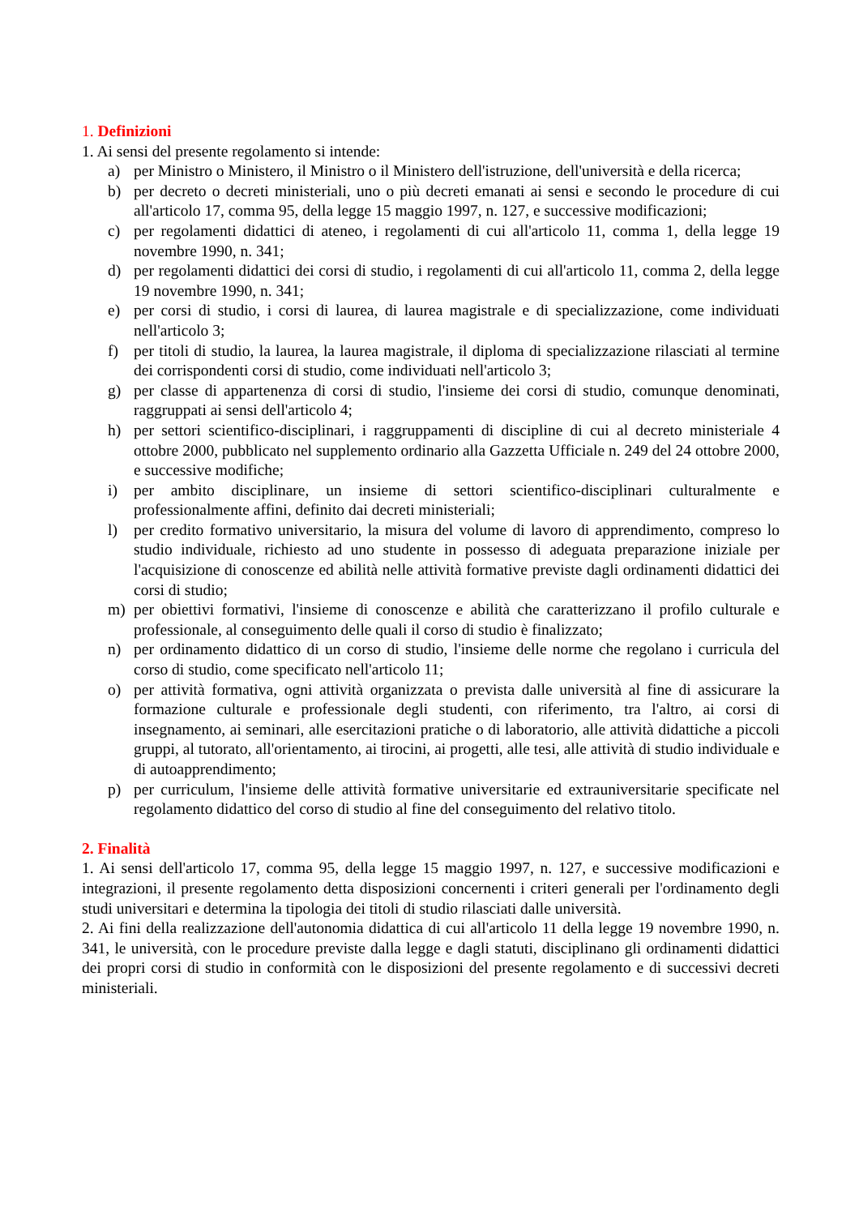1. Definizioni
1. Ai sensi del presente regolamento si intende:
a) per Ministro o Ministero, il Ministro o il Ministero dell'istruzione, dell'università e della ricerca;
b) per decreto o decreti ministeriali, uno o più decreti emanati ai sensi e secondo le procedure di cui all'articolo 17, comma 95, della legge 15 maggio 1997, n. 127, e successive modificazioni;
c) per regolamenti didattici di ateneo, i regolamenti di cui all'articolo 11, comma 1, della legge 19 novembre 1990, n. 341;
d) per regolamenti didattici dei corsi di studio, i regolamenti di cui all'articolo 11, comma 2, della legge 19 novembre 1990, n. 341;
e) per corsi di studio, i corsi di laurea, di laurea magistrale e di specializzazione, come individuati nell'articolo 3;
f) per titoli di studio, la laurea, la laurea magistrale, il diploma di specializzazione rilasciati al termine dei corrispondenti corsi di studio, come individuati nell'articolo 3;
g) per classe di appartenenza di corsi di studio, l'insieme dei corsi di studio, comunque denominati, raggruppati ai sensi dell'articolo 4;
h) per settori scientifico-disciplinari, i raggruppamenti di discipline di cui al decreto ministeriale 4 ottobre 2000, pubblicato nel supplemento ordinario alla Gazzetta Ufficiale n. 249 del 24 ottobre 2000, e successive modifiche;
i) per ambito disciplinare, un insieme di settori scientifico-disciplinari culturalmente e professionalmente affini, definito dai decreti ministeriali;
l) per credito formativo universitario, la misura del volume di lavoro di apprendimento, compreso lo studio individuale, richiesto ad uno studente in possesso di adeguata preparazione iniziale per l'acquisizione di conoscenze ed abilità nelle attività formative previste dagli ordinamenti didattici dei corsi di studio;
m) per obiettivi formativi, l'insieme di conoscenze e abilità che caratterizzano il profilo culturale e professionale, al conseguimento delle quali il corso di studio è finalizzato;
n) per ordinamento didattico di un corso di studio, l'insieme delle norme che regolano i curricula del corso di studio, come specificato nell'articolo 11;
o) per attività formativa, ogni attività organizzata o prevista dalle università al fine di assicurare la formazione culturale e professionale degli studenti, con riferimento, tra l'altro, ai corsi di insegnamento, ai seminari, alle esercitazioni pratiche o di laboratorio, alle attività didattiche a piccoli gruppi, al tutorato, all'orientamento, ai tirocini, ai progetti, alle tesi, alle attività di studio individuale e di autoapprendimento;
p) per curriculum, l'insieme delle attività formative universitarie ed extrauniversitarie specificate nel regolamento didattico del corso di studio al fine del conseguimento del relativo titolo.
2. Finalità
1. Ai sensi dell'articolo 17, comma 95, della legge 15 maggio 1997, n. 127, e successive modificazioni e integrazioni, il presente regolamento detta disposizioni concernenti i criteri generali per l'ordinamento degli studi universitari e determina la tipologia dei titoli di studio rilasciati dalle università.
2. Ai fini della realizzazione dell'autonomia didattica di cui all'articolo 11 della legge 19 novembre 1990, n. 341, le università, con le procedure previste dalla legge e dagli statuti, disciplinano gli ordinamenti didattici dei propri corsi di studio in conformità con le disposizioni del presente regolamento e di successivi decreti ministeriali.